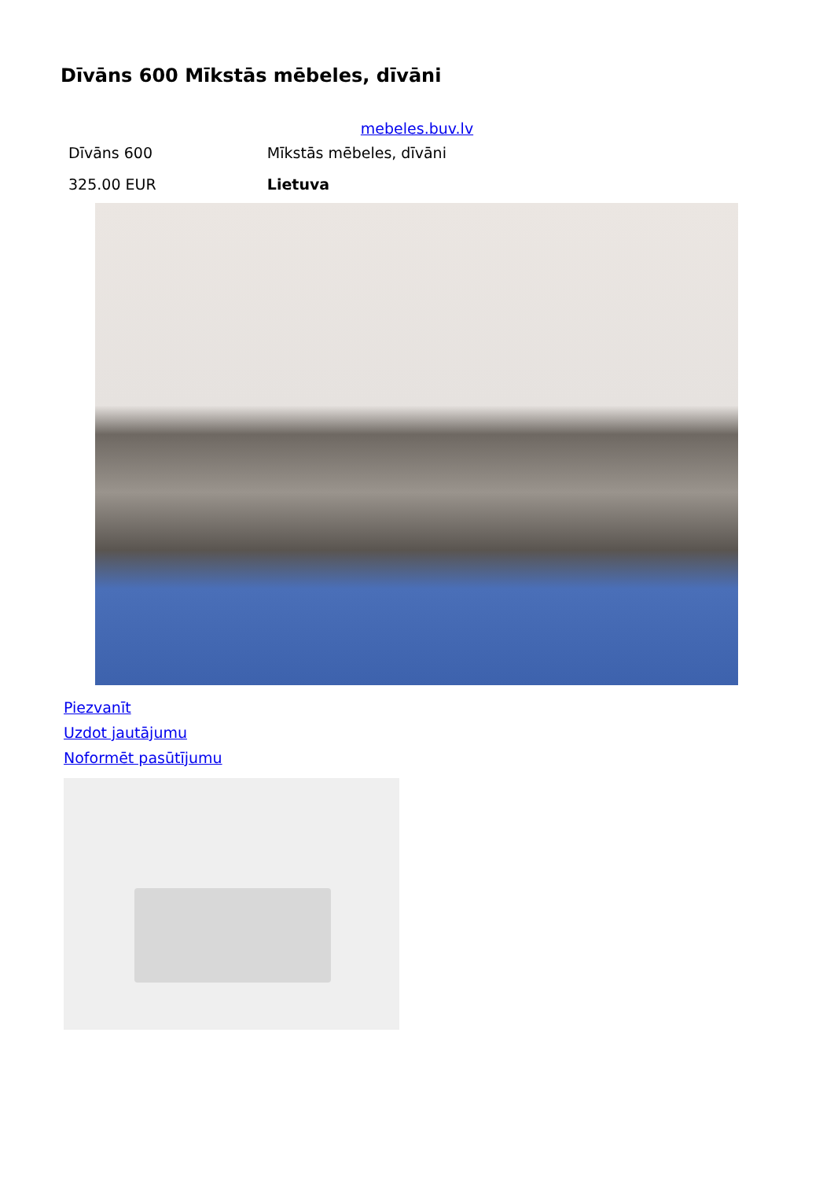Dīvāns 600 Mīkstās mēbeles, dīvāni
mebeles.buv.lv
| Dīvāns 600 | Mīkstās mēbeles, dīvāni |
| 325.00 EUR | Lietuva |
Piezvanīt
Uzdot jautājumu
Noformēt pasūtījumu